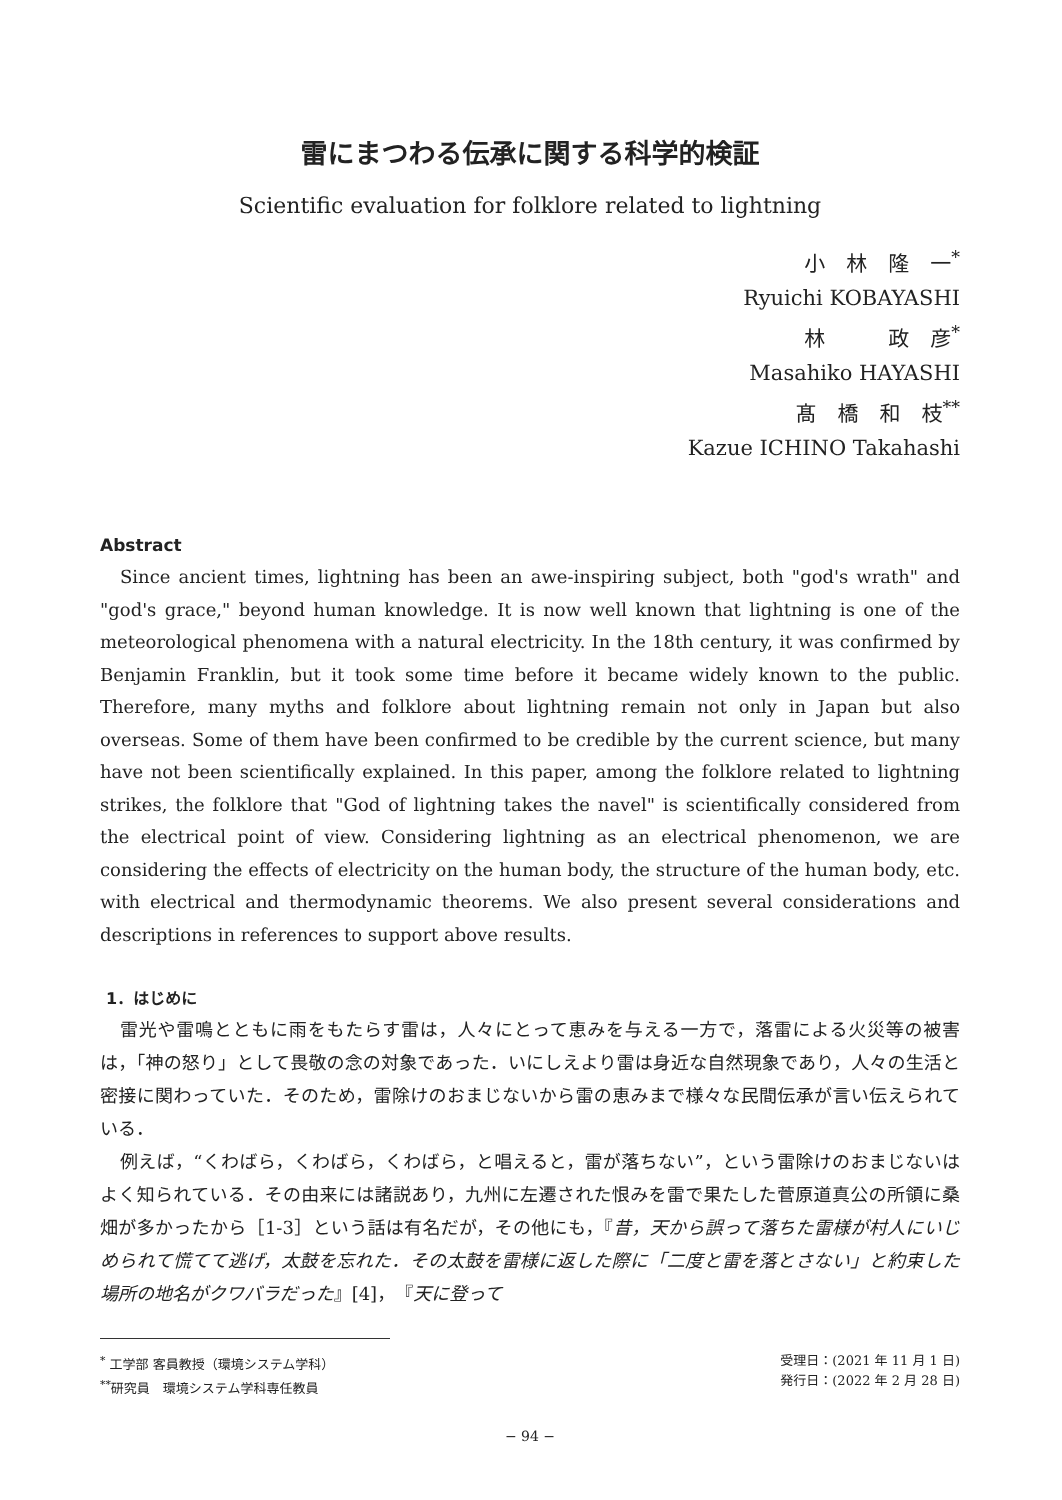雷にまつわる伝承に関する科学的検証
Scientific evaluation for folklore related to lightning
小　林　隆　一<sup>*</sup>
Ryuichi KOBAYASHI
林　　　政　彦<sup>*</sup>
Masahiko HAYASHI
髙　橋　和　枝<sup>**</sup>
Kazue ICHINO Takahashi
Abstract
Since ancient times, lightning has been an awe-inspiring subject, both "god's wrath" and "god's grace," beyond human knowledge. It is now well known that lightning is one of the meteorological phenomena with a natural electricity. In the 18th century, it was confirmed by Benjamin Franklin, but it took some time before it became widely known to the public. Therefore, many myths and folklore about lightning remain not only in Japan but also overseas. Some of them have been confirmed to be credible by the current science, but many have not been scientifically explained. In this paper, among the folklore related to lightning strikes, the folklore that "God of lightning takes the navel" is scientifically considered from the electrical point of view. Considering lightning as an electrical phenomenon, we are considering the effects of electricity on the human body, the structure of the human body, etc. with electrical and thermodynamic theorems. We also present several considerations and descriptions in references to support above results.
1．はじめに
雷光や雷鳴とともに雨をもたらす雷は，人々にとって恵みを与える一方で，落雷による火災等の被害は，「神の怒り」として畏敬の念の対象であった．いにしえより雷は身近な自然現象であり，人々の生活と密接に関わっていた．そのため，雷除けのおまじないから雷の恵みまで様々な民間伝承が言い伝えられている．
例えば，“くわばら，くわばら，くわばら，と唱えると，雷が落ちない”，という雷除けのおまじないはよく知られている．その由来には諸説あり，九州に左遷された恨みを雷で果たした菅原道真公の所領に桑畑が多かったから［1-3］という話は有名だが，その他にも，『昔，天から誤って落ちた雷様が村人にいじめられて慌てて逃げ，太鼓を忘れた．その太鼓を雷様に返した際に「二度と雷を落とさない」と約束した場所の地名がクワバラだった』[4]，『天に登って
<sup>*</sup> 工学部 客員教授（環境システム学科）
<sup>**</sup> 研究員　環境システム学科専任教員
受理日：(2021 年 11 月 1 日)
発行日：(2022 年 2 月 28 日)
− 94 −